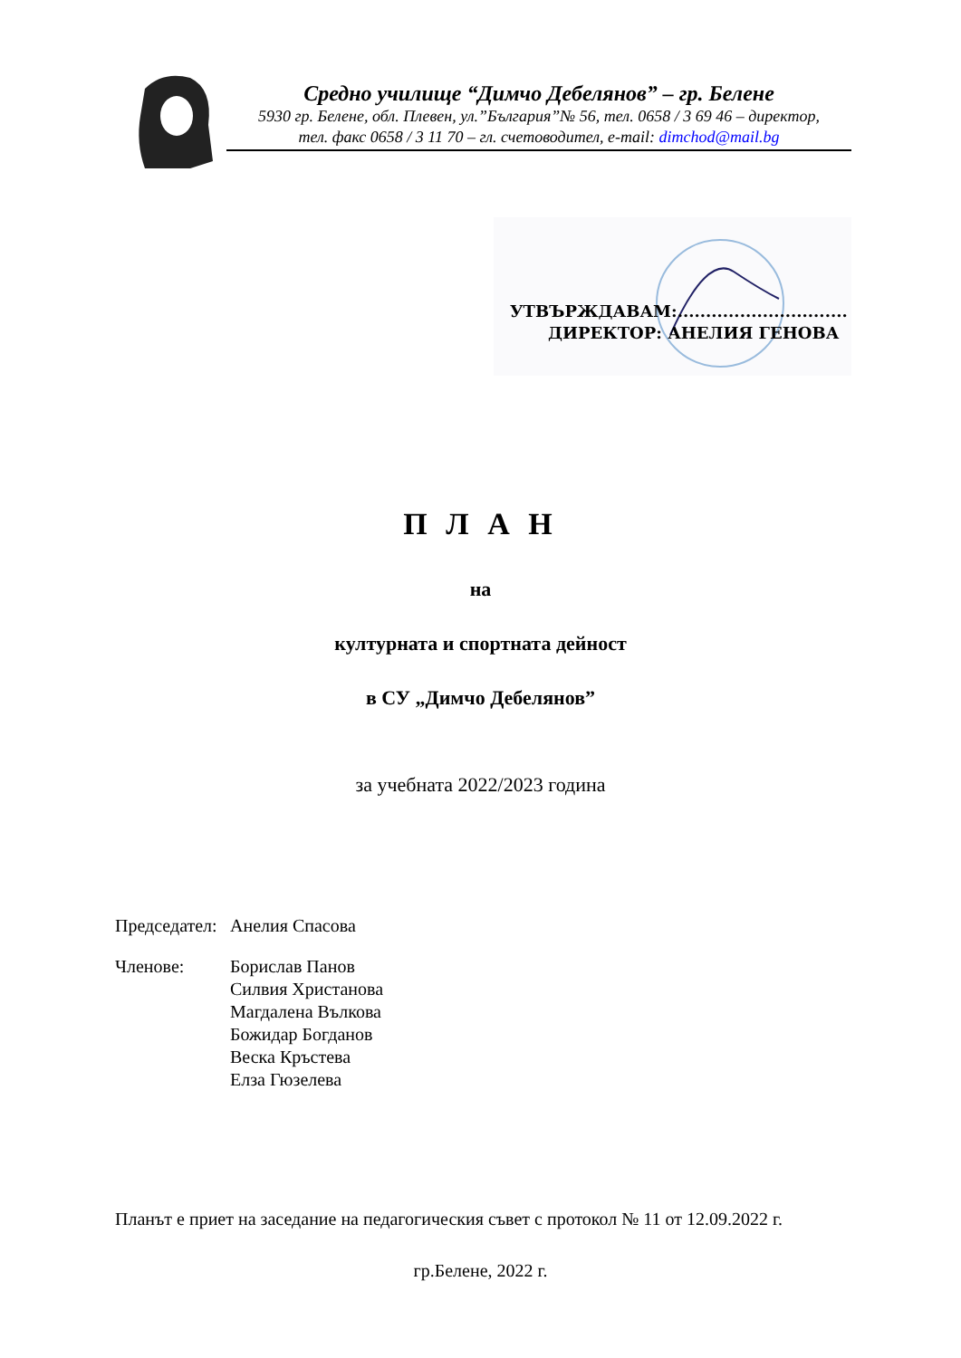Средно училище “Димчо Дебелянов” – гр. Белене
5930 гр. Белене, обл. Плевен, ул.”България”№ 56, тел. 0658 / 3 69 46 – директор,
тел. факс 0658 / 3 11 70 – гл. счетоводител, e-mail: dimchod@mail.bg
УТВЪРЖДАВАМ:..............................
ДИРЕКТОР: АНЕЛИЯ ГЕНОВА
П Л А Н
на
културната и спортната дейност
в СУ „Димчо Дебелянов”
за учебната 2022/2023 година
| Председател: | Анелия Спасова |
| Членове: | Борислав Панов Силвия Христанова Магдалена Вълкова Божидар Богданов Веска Кръстева Елза Гюзелева |
Планът е приет на заседание на педагогическия съвет с протокол № 11 от 12.09.2022 г.
гр.Белене, 2022 г.